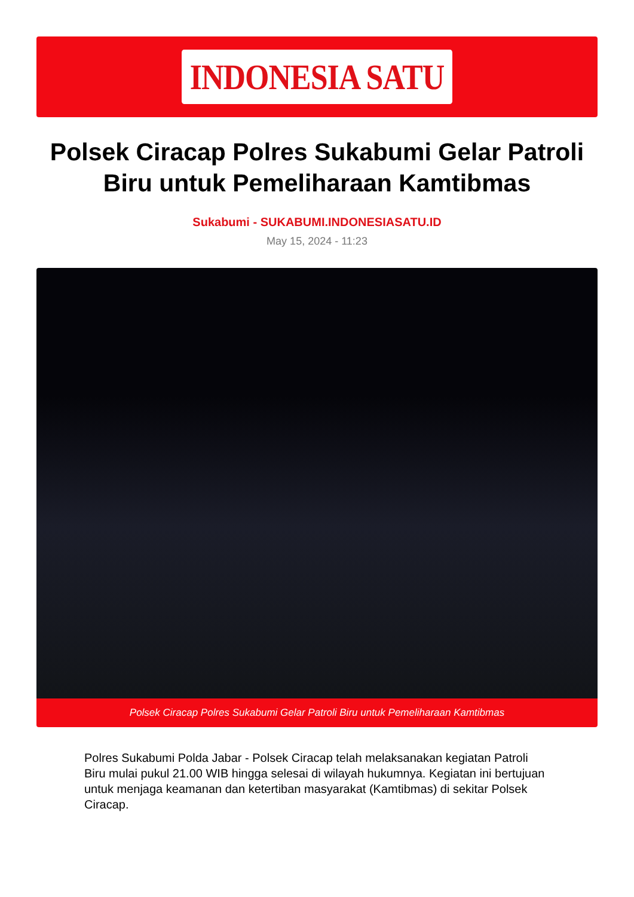INDONESIA SATU
Polsek Ciracap Polres Sukabumi Gelar Patroli Biru untuk Pemeliharaan Kamtibmas
Sukabumi - SUKABUMI.INDONESIASATU.ID
May 15, 2024 - 11:23
Polsek Ciracap Polres Sukabumi Gelar Patroli Biru untuk Pemeliharaan Kamtibmas
Polres Sukabumi Polda Jabar - Polsek Ciracap telah melaksanakan kegiatan Patroli Biru mulai pukul 21.00 WIB hingga selesai di wilayah hukumnya. Kegiatan ini bertujuan untuk menjaga keamanan dan ketertiban masyarakat (Kamtibmas) di sekitar Polsek Ciracap.